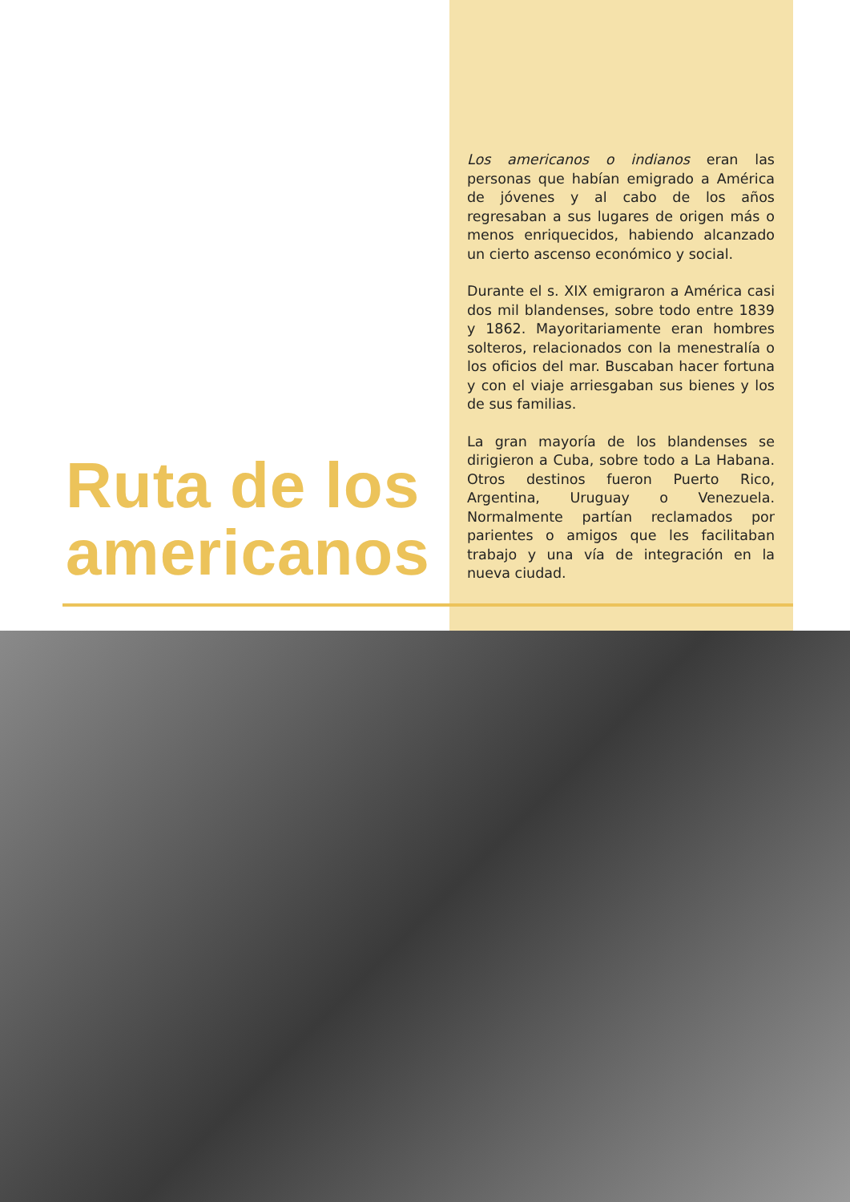Ruta de los
americanos
Los americanos o indianos eran las personas que habían emigrado a América de jóvenes y al cabo de los años regresaban a sus lugares de origen más o menos enriquecidos, habiendo alcanzado un cierto ascenso económico y social.
Durante el s. XIX emigraron a América casi dos mil blandenses, sobre todo entre 1839 y 1862. Mayoritariamente eran hombres solteros, relacionados con la menestralía o los oficios del mar. Buscaban hacer fortuna y con el viaje arriesgaban sus bienes y los de sus familias.
La gran mayoría de los blandenses se dirigieron a Cuba, sobre todo a La Habana. Otros destinos fueron Puerto Rico, Argentina, Uruguay o Venezuela. Normalmente partían reclamados por parientes o amigos que les facilitaban trabajo y una vía de integración en la nueva ciudad.